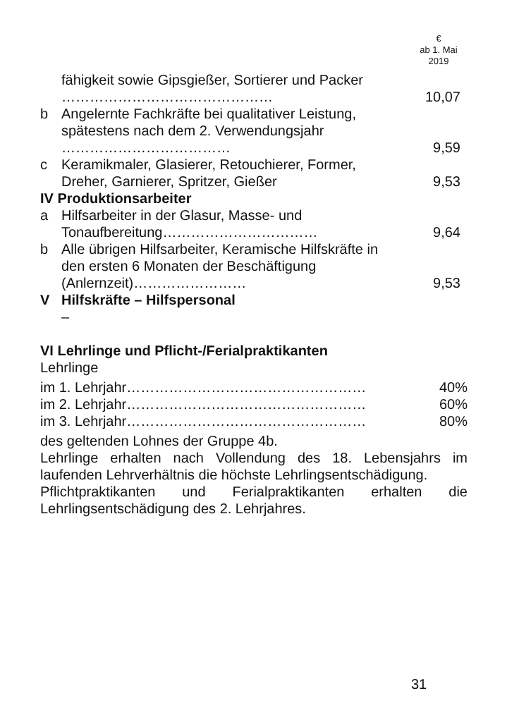€
ab 1. Mai
2019
| | fähigkeit sowie Gipsgießer, Sortierer und Packer ……………………………………… | 10,07 |
| b | Angelernte Fachkräfte bei qualitativer Leistung, spätestens nach dem 2. Verwendungsjahr ……………………………… | 9,59 |
| c | Keramikmaler, Glasierer, Retouchierer, Former, Dreher, Garnierer, Spritzer, Gießer | 9,53 |
| IV Produktionsarbeiter | | |
| a | Hilfsarbeiter in der Glasur, Masse- und Tonaufbereitung…………………………… | 9,64 |
| b | Alle übrigen Hilfsarbeiter, Keramische Hilfskräfte in den ersten 6 Monaten der Beschäftigung (Anlernzeit)…………………… | 9,53 |
| V | Hilfskräfte – Hilfspersonal | |
| | – | |
VI Lehrlinge und Pflicht-/Ferialpraktikanten
Lehrlinge
| im 1. Lehrjahr…………………………………………… | 40% |
| im 2. Lehrjahr…………………………………………… | 60% |
| im 3. Lehrjahr…………………………………………… | 80% |
des geltenden Lohnes der Gruppe 4b.
Lehrlinge erhalten nach Vollendung des 18. Lebensjahrs im laufenden Lehrverhältnis die höchste Lehrlingsentschädigung.
Pflichtpraktikanten und Ferialpraktikanten erhalten die Lehrlingsentschädigung des 2. Lehrjahres.
31